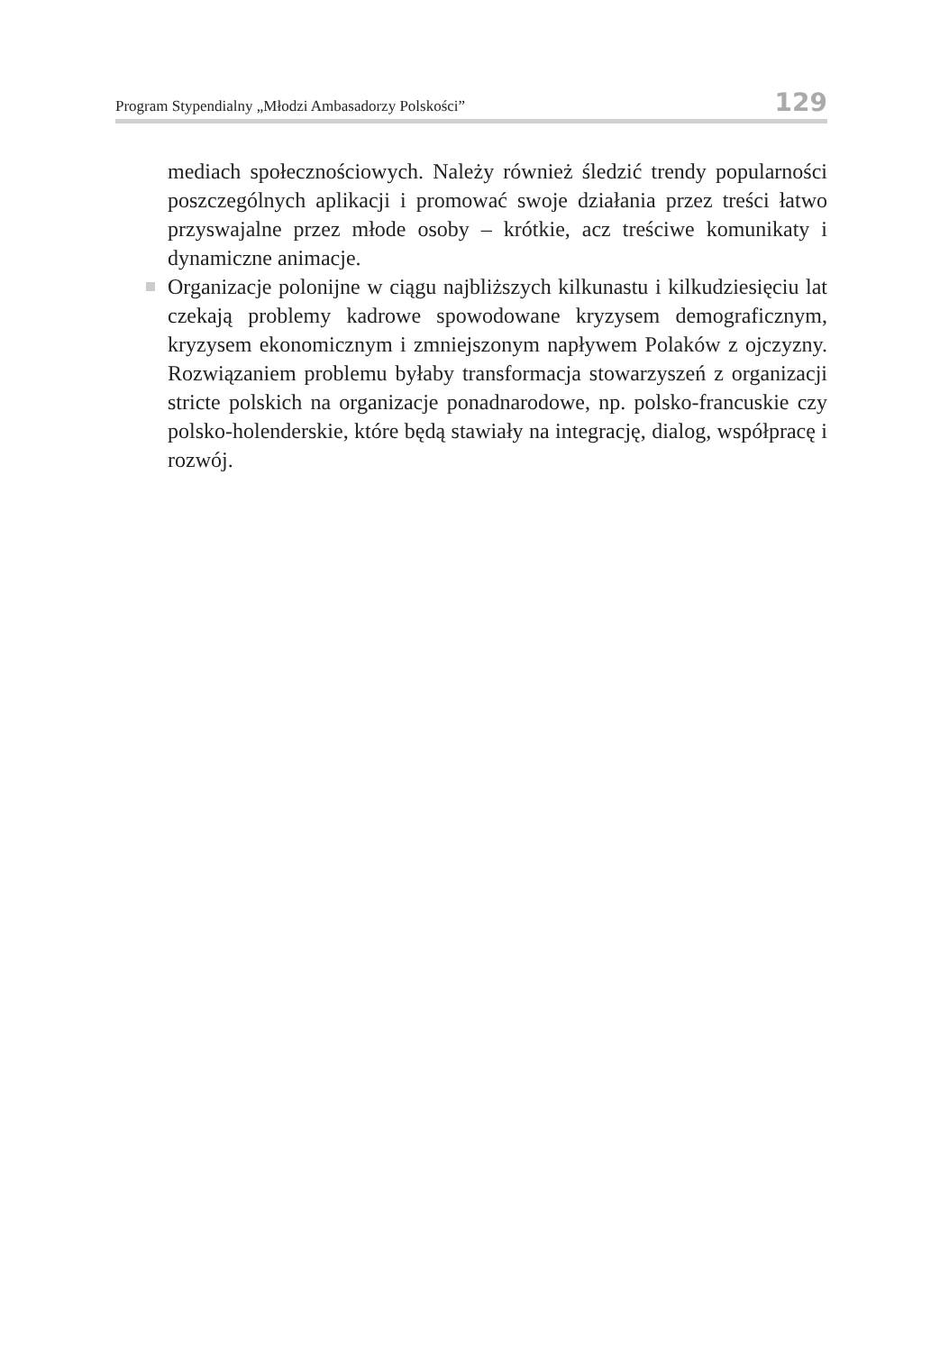Program Stypendialny „Młodzi Ambasadorzy Polskości” 129
mediach społecznościowych. Należy również śledzić trendy popularności poszczególnych aplikacji i promować swoje działania przez treści łatwo przyswajalne przez młode osoby – krótkie, acz treściwe komunikaty i dynamiczne animacje.
Organizacje polonijne w ciągu najbliższych kilkunastu i kilkudziesięciu lat czekają problemy kadrowe spowodowane kryzysem demograficznym, kryzysem ekonomicznym i zmniejszonym napływem Polaków z ojczyzny. Rozwiązaniem problemu byłaby transformacja stowarzyszeń z organizacji stricte polskich na organizacje ponadnarodowe, np. polsko-francuskie czy polsko-holenderskie, które będą stawiały na integrację, dialog, współpracę i rozwój.